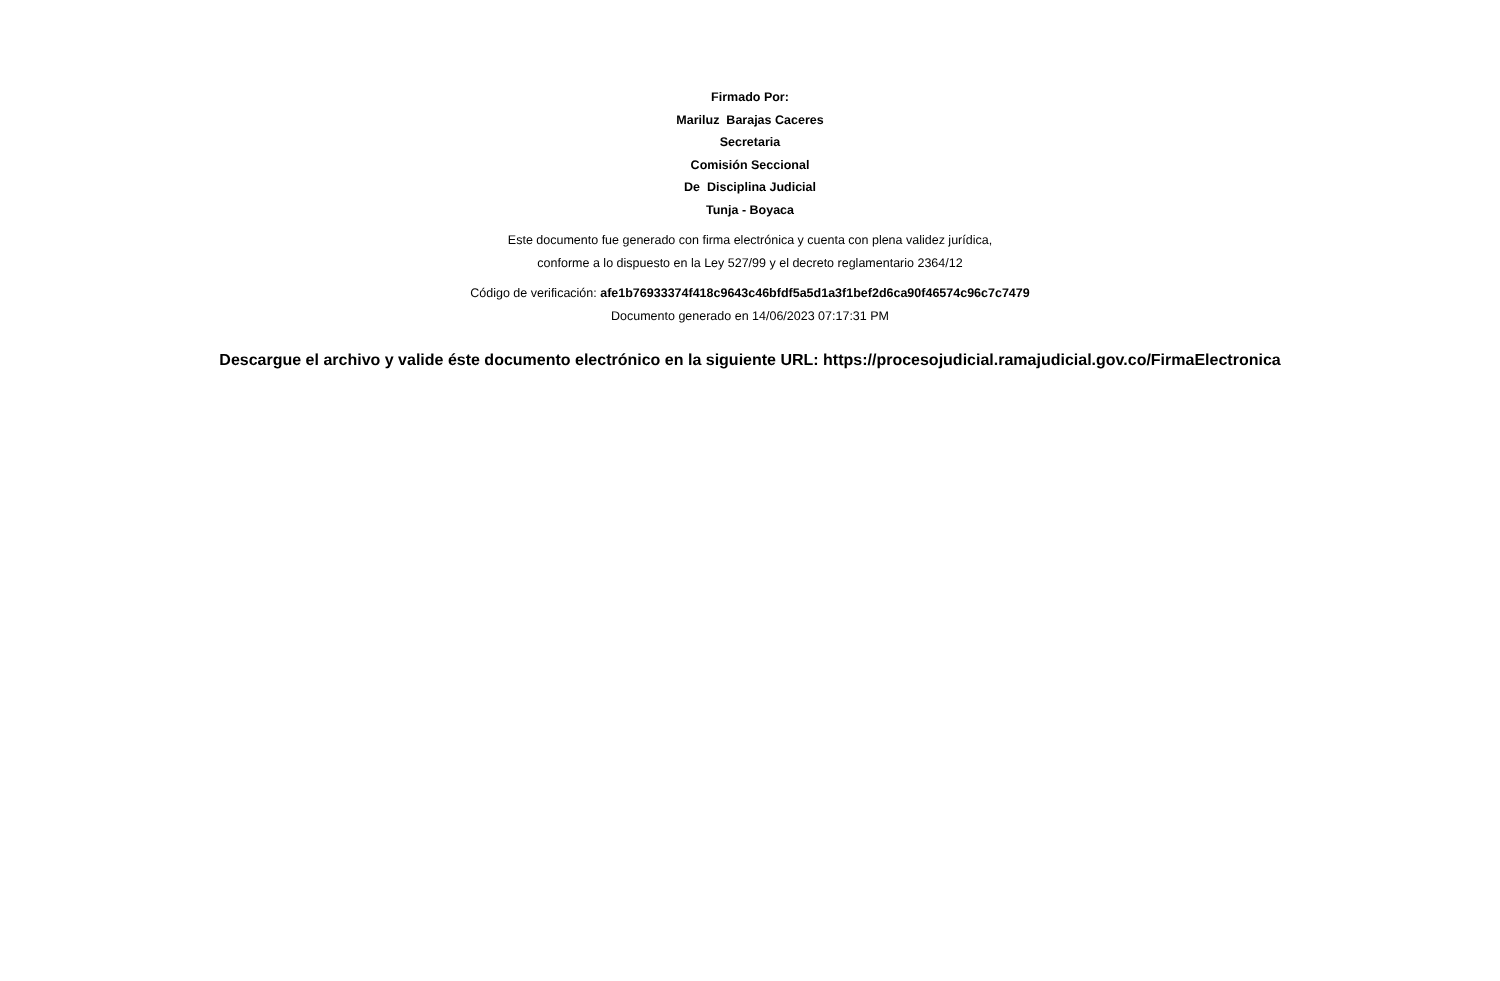Firmado Por:
Mariluz Barajas Caceres
Secretaria
Comisión Seccional
De Disciplina Judicial
Tunja - Boyaca
Este documento fue generado con firma electrónica y cuenta con plena validez jurídica,
conforme a lo dispuesto en la Ley 527/99 y el decreto reglamentario 2364/12
Código de verificación: afe1b76933374f418c9643c46bfdf5a5d1a3f1bef2d6ca90f46574c96c7c7479
Documento generado en 14/06/2023 07:17:31 PM
Descargue el archivo y valide éste documento electrónico en la siguiente URL: https://procesojudicial.ramajudicial.gov.co/FirmaElectronica